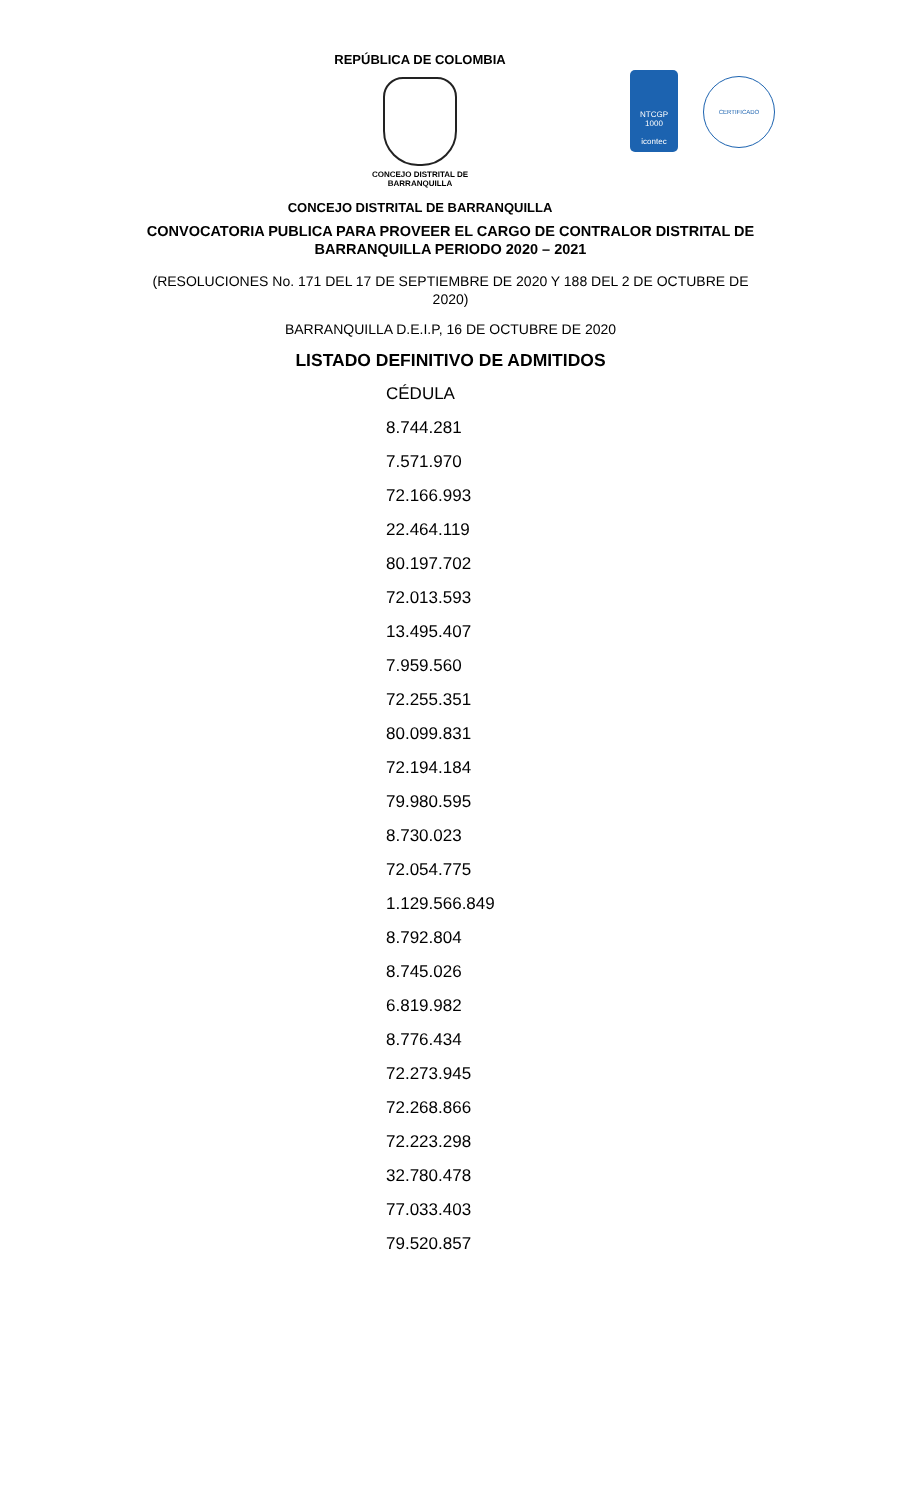REPÚBLICA DE COLOMBIA
CONCEJO DISTRITAL DE
BARRANQUILLA
CONCEJO DISTRITAL DE BARRANQUILLA
NTCGP
1000
icontec
CERTIFICADO
CONVOCATORIA PUBLICA PARA PROVEER EL CARGO DE CONTRALOR DISTRITAL DE BARRANQUILLA PERIODO 2020 – 2021
(RESOLUCIONES No. 171 DEL 17 DE SEPTIEMBRE DE 2020 Y 188 DEL 2 DE OCTUBRE DE 2020)
BARRANQUILLA D.E.I.P, 16 DE OCTUBRE DE 2020
LISTADO DEFINITIVO DE ADMITIDOS
| CÉDULA |
| --- |
| 8.744.281 |
| 7.571.970 |
| 72.166.993 |
| 22.464.119 |
| 80.197.702 |
| 72.013.593 |
| 13.495.407 |
| 7.959.560 |
| 72.255.351 |
| 80.099.831 |
| 72.194.184 |
| 79.980.595 |
| 8.730.023 |
| 72.054.775 |
| 1.129.566.849 |
| 8.792.804 |
| 8.745.026 |
| 6.819.982 |
| 8.776.434 |
| 72.273.945 |
| 72.268.866 |
| 72.223.298 |
| 32.780.478 |
| 77.033.403 |
| 79.520.857 |